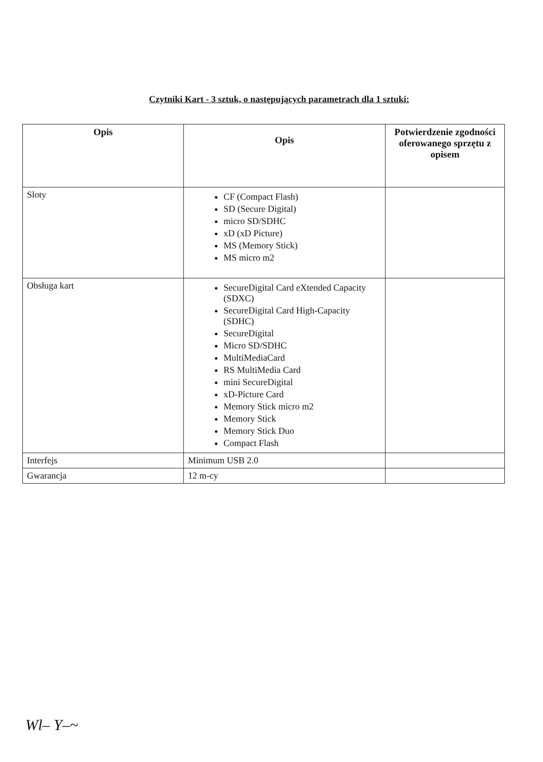Czytniki Kart - 3 sztuk, o następujących parametrach dla 1 sztuki:
| Opis | Opis | Potwierdzenie zgodności oferowanego sprzętu z opisem |
| --- | --- | --- |
| Sloty | CF (Compact Flash) SD (Secure Digital) micro SD/SDHC xD (xD Picture) MS (Memory Stick) MS micro m2 | |
| Obsługa kart | SecureDigital Card eXtended Capacity (SDXC) SecureDigital Card High-Capacity (SDHC) SecureDigital Micro SD/SDHC MultiMediaCard RS MultiMedia Card mini SecureDigital xD-Picture Card Memory Stick micro m2 Memory Stick Memory Stick Duo Compact Flash | |
| Interfejs | Minimum USB 2.0 | |
| Gwarancja | 12 m-cy | |
Wl– Y–~